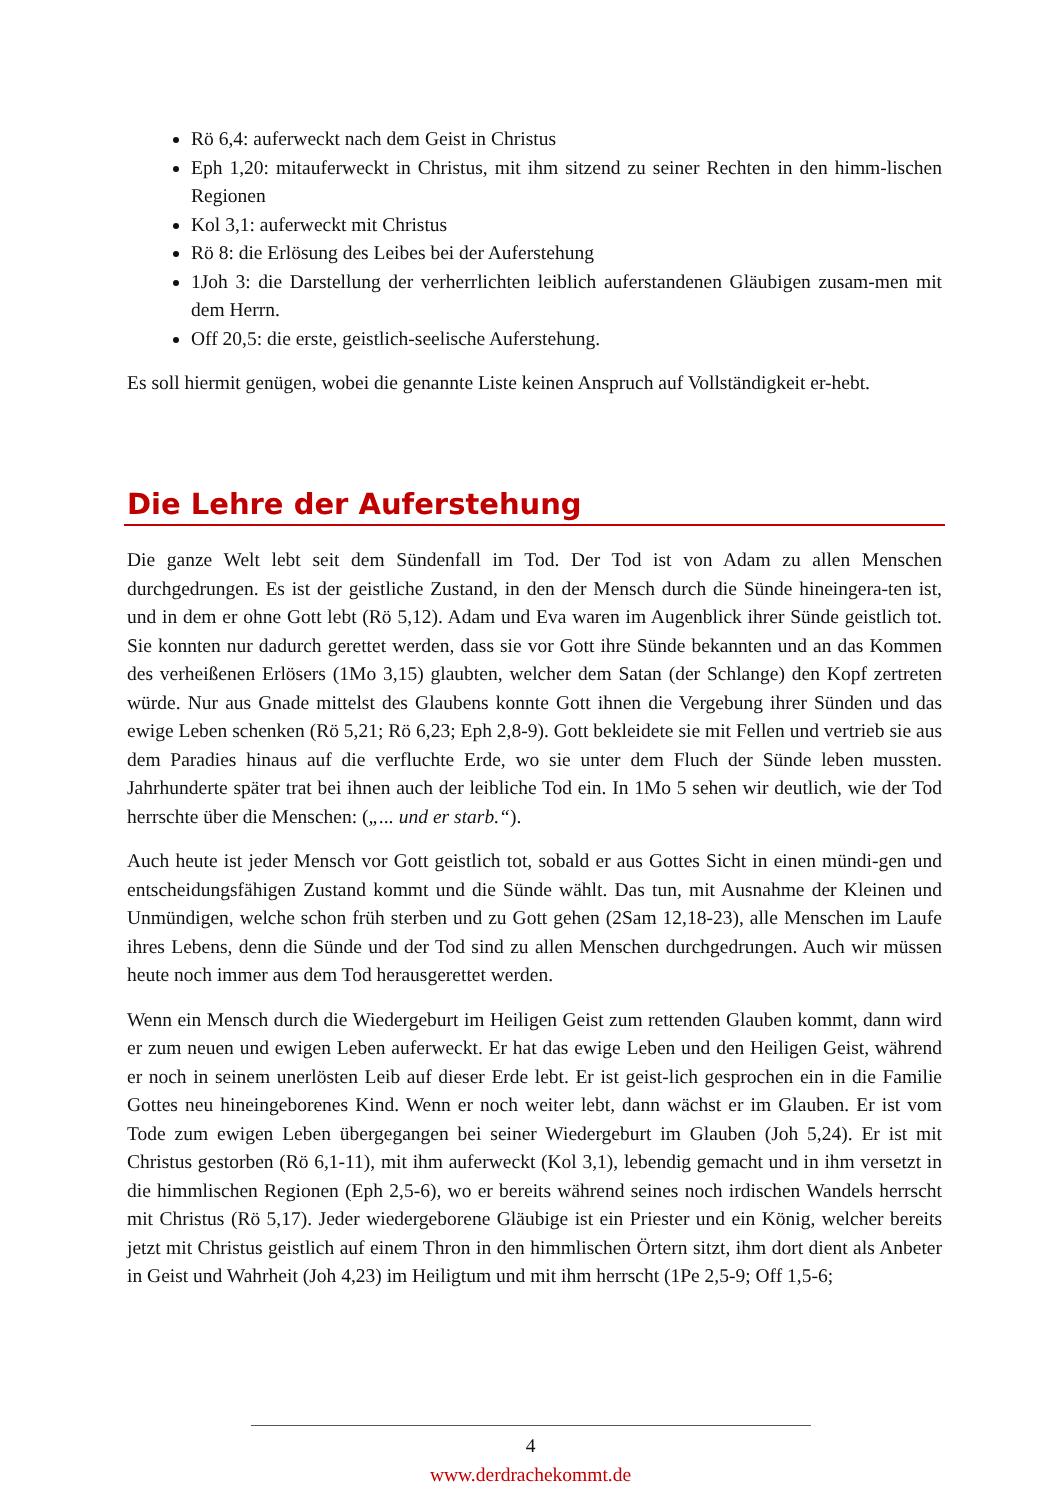Rö 6,4: auferweckt nach dem Geist in Christus
Eph 1,20: mitauferweckt in Christus, mit ihm sitzend zu seiner Rechten in den himm-lischen Regionen
Kol 3,1: auferweckt mit Christus
Rö 8: die Erlösung des Leibes bei der Auferstehung
1Joh 3: die Darstellung der verherrlichten leiblich auferstandenen Gläubigen zusam-men mit dem Herrn.
Off 20,5: die erste, geistlich-seelische Auferstehung.
Es soll hiermit genügen, wobei die genannte Liste keinen Anspruch auf Vollständigkeit er-hebt.
Die Lehre der Auferstehung
Die ganze Welt lebt seit dem Sündenfall im Tod. Der Tod ist von Adam zu allen Menschen durchgedrungen. Es ist der geistliche Zustand, in den der Mensch durch die Sünde hineingera-ten ist, und in dem er ohne Gott lebt (Rö 5,12). Adam und Eva waren im Augenblick ihrer Sünde geistlich tot. Sie konnten nur dadurch gerettet werden, dass sie vor Gott ihre Sünde bekannten und an das Kommen des verheißenen Erlösers (1Mo 3,15) glaubten, welcher dem Satan (der Schlange) den Kopf zertreten würde. Nur aus Gnade mittelst des Glaubens konnte Gott ihnen die Vergebung ihrer Sünden und das ewige Leben schenken (Rö 5,21; Rö 6,23; Eph 2,8-9). Gott bekleidete sie mit Fellen und vertrieb sie aus dem Paradies hinaus auf die verfluchte Erde, wo sie unter dem Fluch der Sünde leben mussten. Jahrhunderte später trat bei ihnen auch der leibliche Tod ein. In 1Mo 5 sehen wir deutlich, wie der Tod herrschte über die Menschen: („... und er starb.“).
Auch heute ist jeder Mensch vor Gott geistlich tot, sobald er aus Gottes Sicht in einen mündi-gen und entscheidungsfähigen Zustand kommt und die Sünde wählt. Das tun, mit Ausnahme der Kleinen und Unmündigen, welche schon früh sterben und zu Gott gehen (2Sam 12,18-23), alle Menschen im Laufe ihres Lebens, denn die Sünde und der Tod sind zu allen Menschen durchgedrungen. Auch wir müssen heute noch immer aus dem Tod herausgerettet werden.
Wenn ein Mensch durch die Wiedergeburt im Heiligen Geist zum rettenden Glauben kommt, dann wird er zum neuen und ewigen Leben auferweckt. Er hat das ewige Leben und den Heiligen Geist, während er noch in seinem unerlösten Leib auf dieser Erde lebt. Er ist geist-lich gesprochen ein in die Familie Gottes neu hineingeborenes Kind. Wenn er noch weiter lebt, dann wächst er im Glauben. Er ist vom Tode zum ewigen Leben übergegangen bei seiner Wiedergeburt im Glauben (Joh 5,24). Er ist mit Christus gestorben (Rö 6,1-11), mit ihm auferweckt (Kol 3,1), lebendig gemacht und in ihm versetzt in die himmlischen Regionen (Eph 2,5-6), wo er bereits während seines noch irdischen Wandels herrscht mit Christus (Rö 5,17). Jeder wiedergeborene Gläubige ist ein Priester und ein König, welcher bereits jetzt mit Christus geistlich auf einem Thron in den himmlischen Örtern sitzt, ihm dort dient als Anbeter in Geist und Wahrheit (Joh 4,23) im Heiligtum und mit ihm herrscht (1Pe 2,5-9; Off 1,5-6;
4
www.derdrachekommt.de